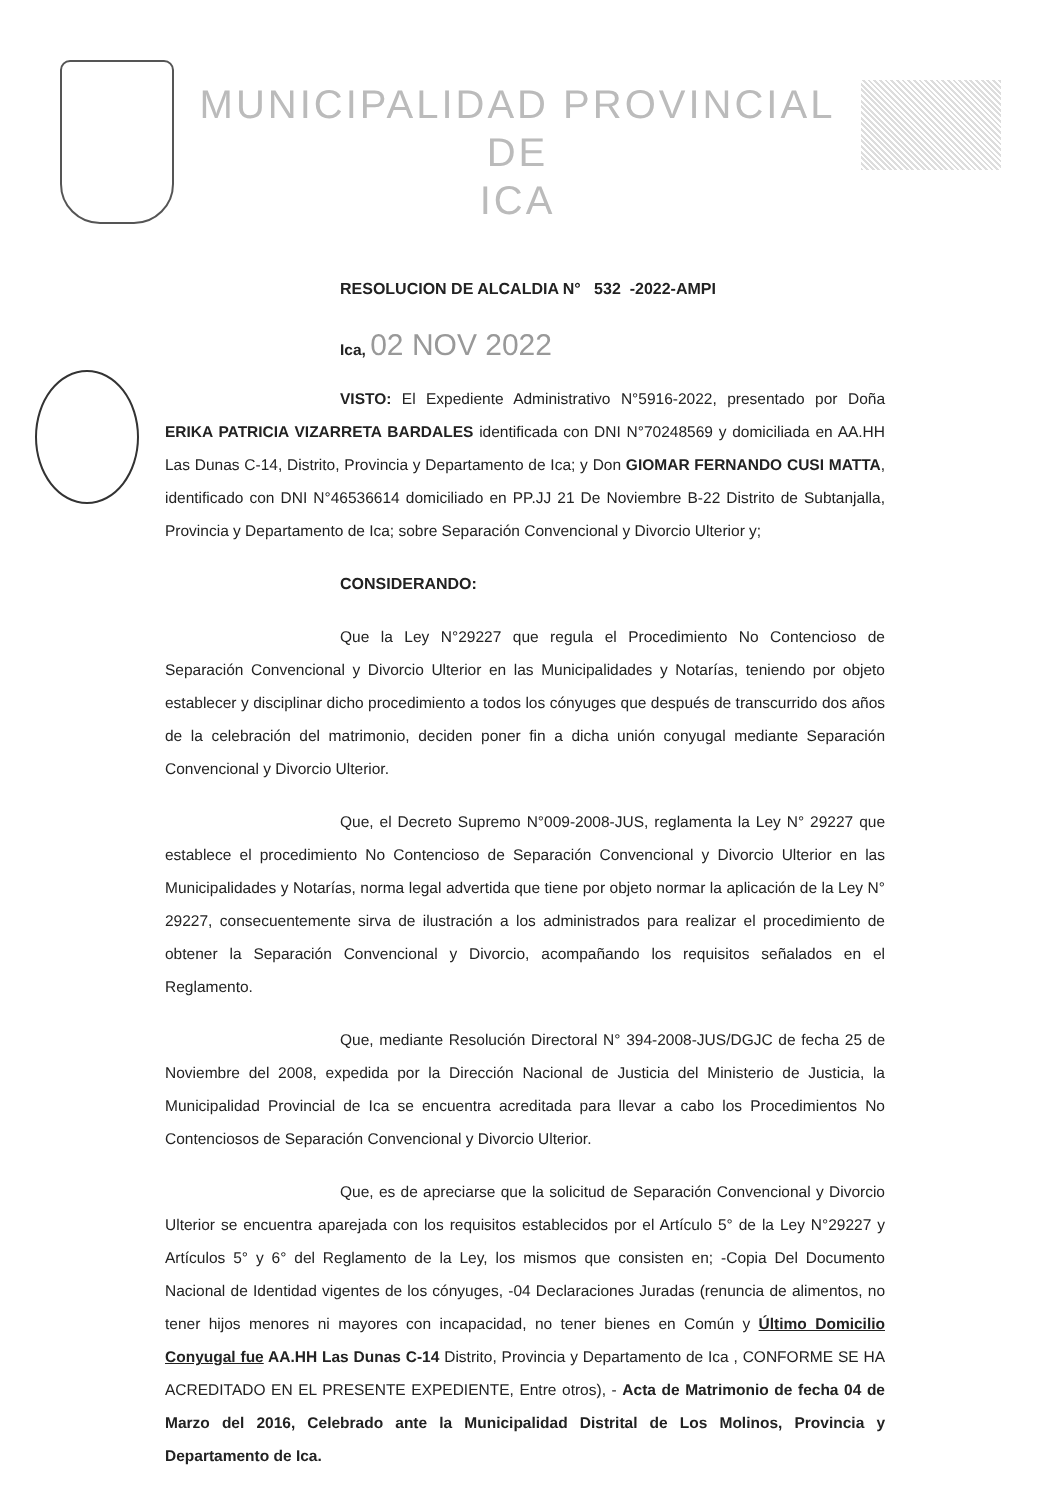MUNICIPALIDAD PROVINCIAL DE
ICA
RESOLUCION DE ALCALDIA N° 532 -2022-AMPI
Ica, 02 NOV 2022
VISTO: El Expediente Administrativo N°5916-2022, presentado por Doña ERIKA PATRICIA VIZARRETA BARDALES identificada con DNI N°70248569 y domiciliada en AA.HH Las Dunas C-14, Distrito, Provincia y Departamento de Ica; y Don GIOMAR FERNANDO CUSI MATTA, identificado con DNI N°46536614 domiciliado en PP.JJ 21 De Noviembre B-22 Distrito de Subtanjalla, Provincia y Departamento de Ica; sobre Separación Convencional y Divorcio Ulterior y;
CONSIDERANDO:
Que la Ley N°29227 que regula el Procedimiento No Contencioso de Separación Convencional y Divorcio Ulterior en las Municipalidades y Notarías, teniendo por objeto establecer y disciplinar dicho procedimiento a todos los cónyuges que después de transcurrido dos años de la celebración del matrimonio, deciden poner fin a dicha unión conyugal mediante Separación Convencional y Divorcio Ulterior.
Que, el Decreto Supremo N°009-2008-JUS, reglamenta la Ley N° 29227 que establece el procedimiento No Contencioso de Separación Convencional y Divorcio Ulterior en las Municipalidades y Notarías, norma legal advertida que tiene por objeto normar la aplicación de la Ley N° 29227, consecuentemente sirva de ilustración a los administrados para realizar el procedimiento de obtener la Separación Convencional y Divorcio, acompañando los requisitos señalados en el Reglamento.
Que, mediante Resolución Directoral N° 394-2008-JUS/DGJC de fecha 25 de Noviembre del 2008, expedida por la Dirección Nacional de Justicia del Ministerio de Justicia, la Municipalidad Provincial de Ica se encuentra acreditada para llevar a cabo los Procedimientos No Contenciosos de Separación Convencional y Divorcio Ulterior.
Que, es de apreciarse que la solicitud de Separación Convencional y Divorcio Ulterior se encuentra aparejada con los requisitos establecidos por el Artículo 5° de la Ley N°29227 y Artículos 5° y 6° del Reglamento de la Ley, los mismos que consisten en; -Copia Del Documento Nacional de Identidad vigentes de los cónyuges, -04 Declaraciones Juradas (renuncia de alimentos, no tener hijos menores ni mayores con incapacidad, no tener bienes en Común y Último Domicilio Conyugal fue AA.HH Las Dunas C-14 Distrito, Provincia y Departamento de Ica , CONFORME SE HA ACREDITADO EN EL PRESENTE EXPEDIENTE, Entre otros), - Acta de Matrimonio de fecha 04 de Marzo del 2016, Celebrado ante la Municipalidad Distrital de Los Molinos, Provincia y Departamento de Ica.